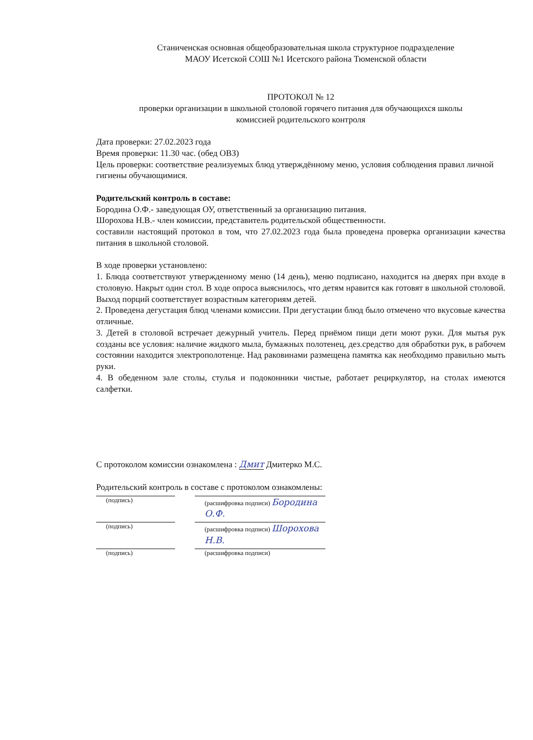Станиченская основная общеобразовательная школа структурное подразделение
МАОУ Исетской СОШ №1 Исетского района Тюменской области
ПРОТОКОЛ № 12
проверки организации в школьной столовой горячего питания для обучающихся школы
комиссией родительского контроля
Дата проверки: 27.02.2023 года
Время проверки: 11.30 час. (обед ОВЗ)
Цель проверки: соответствие реализуемых блюд утверждённому меню, условия соблюдения правил личной гигиены обучающимися.
Родительский контроль в составе:
Бородина О.Ф.- заведующая ОУ, ответственный за организацию питания.
Шорохова Н.В.- член комиссии, представитель родительской общественности.
составили настоящий протокол в том, что 27.02.2023 года была проведена проверка организации качества питания в школьной столовой.
В ходе проверки установлено:
1. Блюда соответствуют утвержденному меню (14 день), меню подписано, находится на дверях при входе в столовую. Накрыт один стол. В ходе опроса выяснилось, что детям нравится как готовят в школьной столовой. Выход порций соответствует возрастным категориям детей.
2. Проведена дегустация блюд членами комиссии. При дегустации блюд было отмечено что вкусовые качества отличные.
3. Детей в столовой встречает дежурный учитель. Перед приёмом пищи дети моют руки. Для мытья рук созданы все условия: наличие жидкого мыла, бумажных полотенец, дез.средство для обработки рук, в рабочем состоянии находится электрополотенце. Над раковинами размещена памятка как необходимо правильно мыть руки.
4. В обеденном зале столы, стулья и подоконники чистые, работает рециркулятор, на столах имеются салфетки.
С протоколом комиссии ознакомлена : Дмит Дмитерко М.С.
Родительский контроль в составе с протоколом ознакомлены:
(подпись) (расшифровка подписи) Бородина О.Ф.
(подпись) (расшифровка подписи) Шорохова Н.В.
(подпись) (расшифровка подписи)